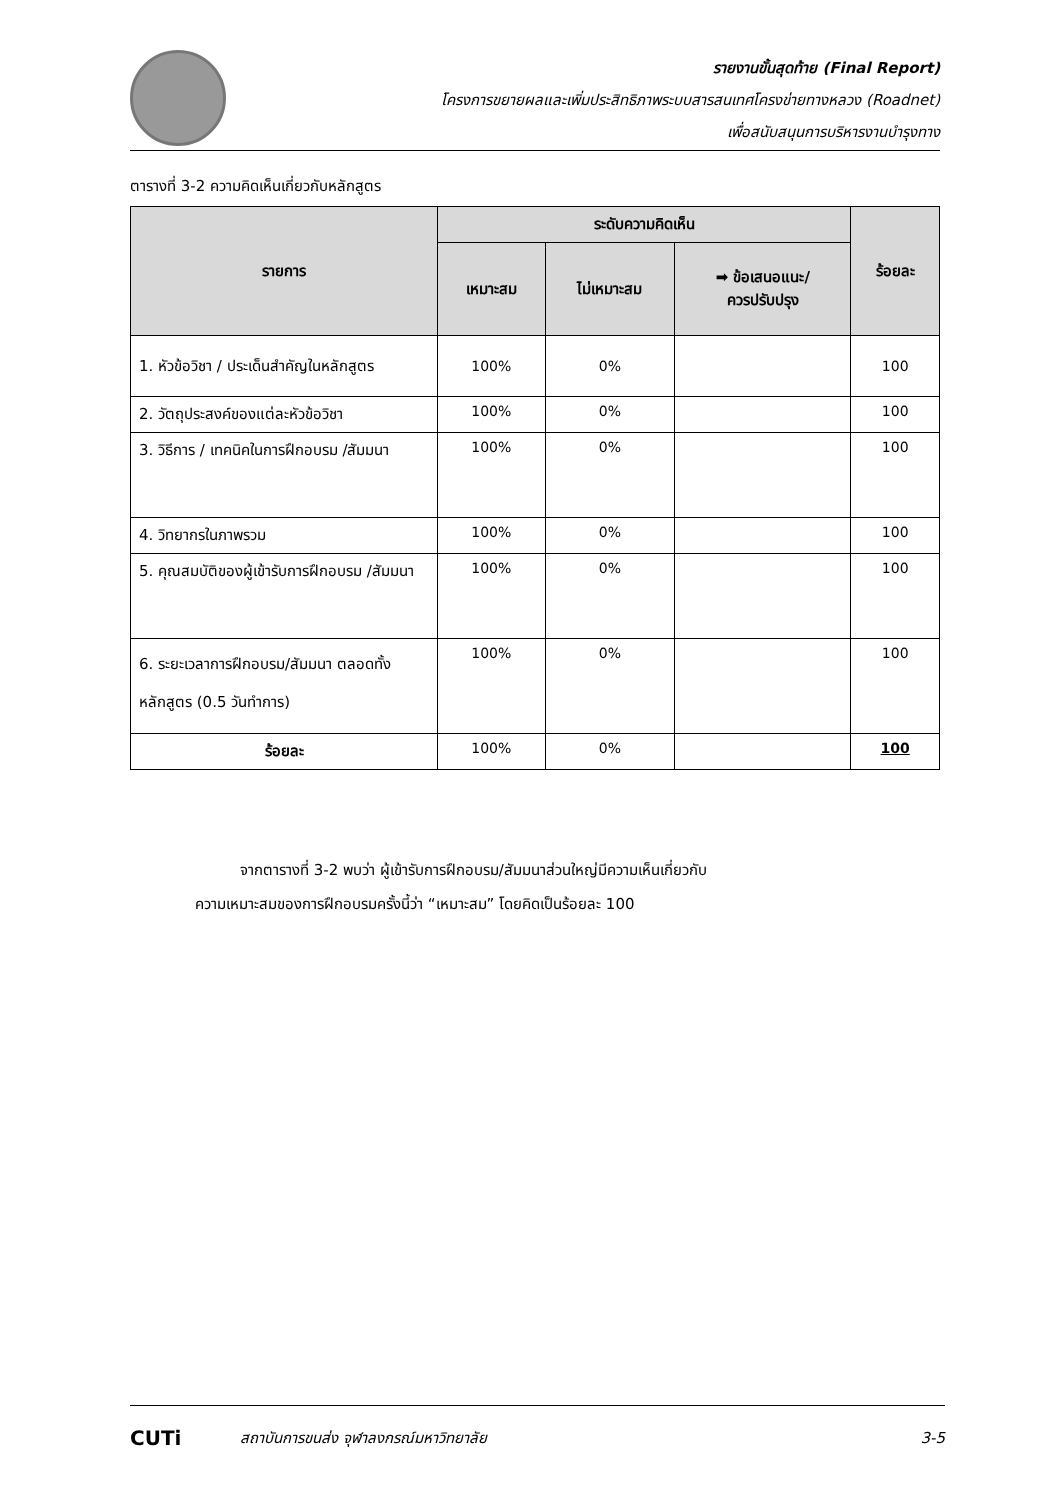รายงานขั้นสุดท้าย (Final Report)
โครงการขยายผลและเพิ่มประสิทธิภาพระบบสารสนเทศโครงข่ายทางหลวง (Roadnet)
เพื่อสนับสนุนการบริหารงานบำรุงทาง
ตารางที่ 3-2 ความคิดเห็นเกี่ยวกับหลักสูตร
| รายการ | ระดับความคิดเห็น | | | ร้อยละ |
| --- | --- | --- | --- | --- |
| | เหมาะสม | ไม่เหมาะสม | ➡ ข้อเสนอแนะ/ ควรปรับปรุง | |
| 1. หัวข้อวิชา / ประเด็นสำคัญในหลักสูตร | 100% | 0% | | 100 |
| 2. วัตถุประสงค์ของแต่ละหัวข้อวิชา | 100% | 0% | | 100 |
| 3. วิธีการ / เทคนิคในการฝึกอบรม /สัมมนา | 100% | 0% | | 100 |
| 4. วิทยากรในภาพรวม | 100% | 0% | | 100 |
| 5. คุณสมบัติของผู้เข้ารับการฝึกอบรม /สัมมนา | 100% | 0% | | 100 |
| 6. ระยะเวลาการฝึกอบรม/สัมมนา ตลอดทั้งหลักสูตร (0.5 วันทำการ) | 100% | 0% | | 100 |
| ร้อยละ | 100% | 0% | | 100 |
จากตารางที่ 3-2 พบว่า ผู้เข้ารับการฝึกอบรม/สัมมนาส่วนใหญ่มีความเห็นเกี่ยวกับ
ความเหมาะสมของการฝึกอบรมครั้งนี้ว่า “เหมาะสม” โดยคิดเป็นร้อยละ 100
CUTi
สถาบันการขนส่ง จุฬาลงกรณ์มหาวิทยาลัย
3-5